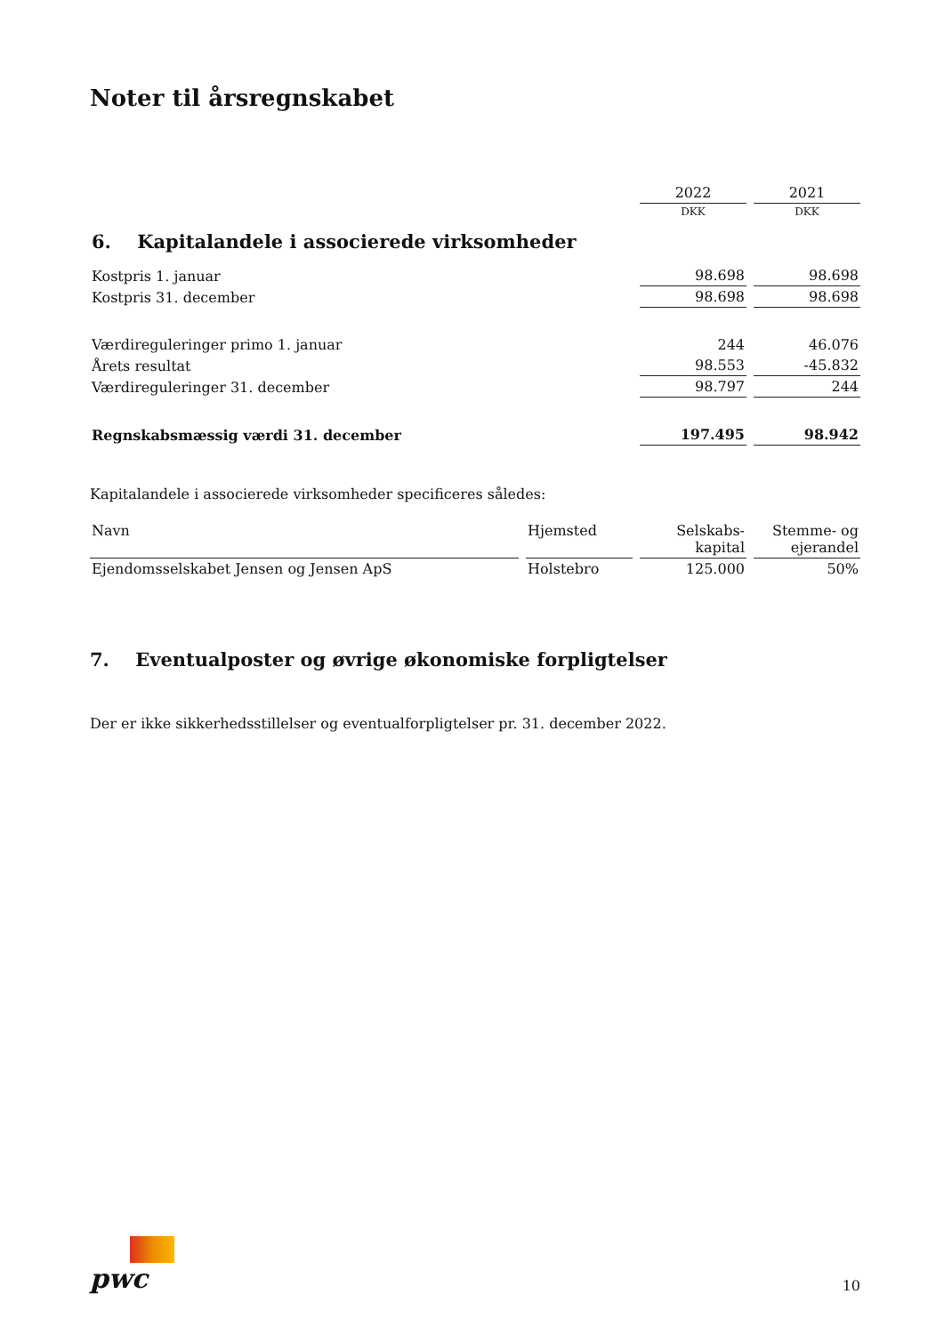Noter til årsregnskabet
| | 2022 | 2021 |
| | DKK | DKK |
| 6. Kapitalandele i associerede virksomheder | | |
| Kostpris 1. januar | 98.698 | 98.698 |
| Kostpris 31. december | 98.698 | 98.698 |
| Værdireguleringer primo 1. januar | 244 | 46.076 |
| Årets resultat | 98.553 | -45.832 |
| Værdireguleringer 31. december | 98.797 | 244 |
| Regnskabsmæssig værdi 31. december | 197.495 | 98.942 |
Kapitalandele i associerede virksomheder specificeres således:
| Navn | Hjemsted | Selskabs- kapital | Stemme- og ejerandel |
| Ejendomsselskabet Jensen og Jensen ApS | Holstebro | 125.000 | 50% |
7. Eventualposter og øvrige økonomiske forpligtelser
Der er ikke sikkerhedsstillelser og eventualforpligtelser pr. 31. december 2022.
pwc
10